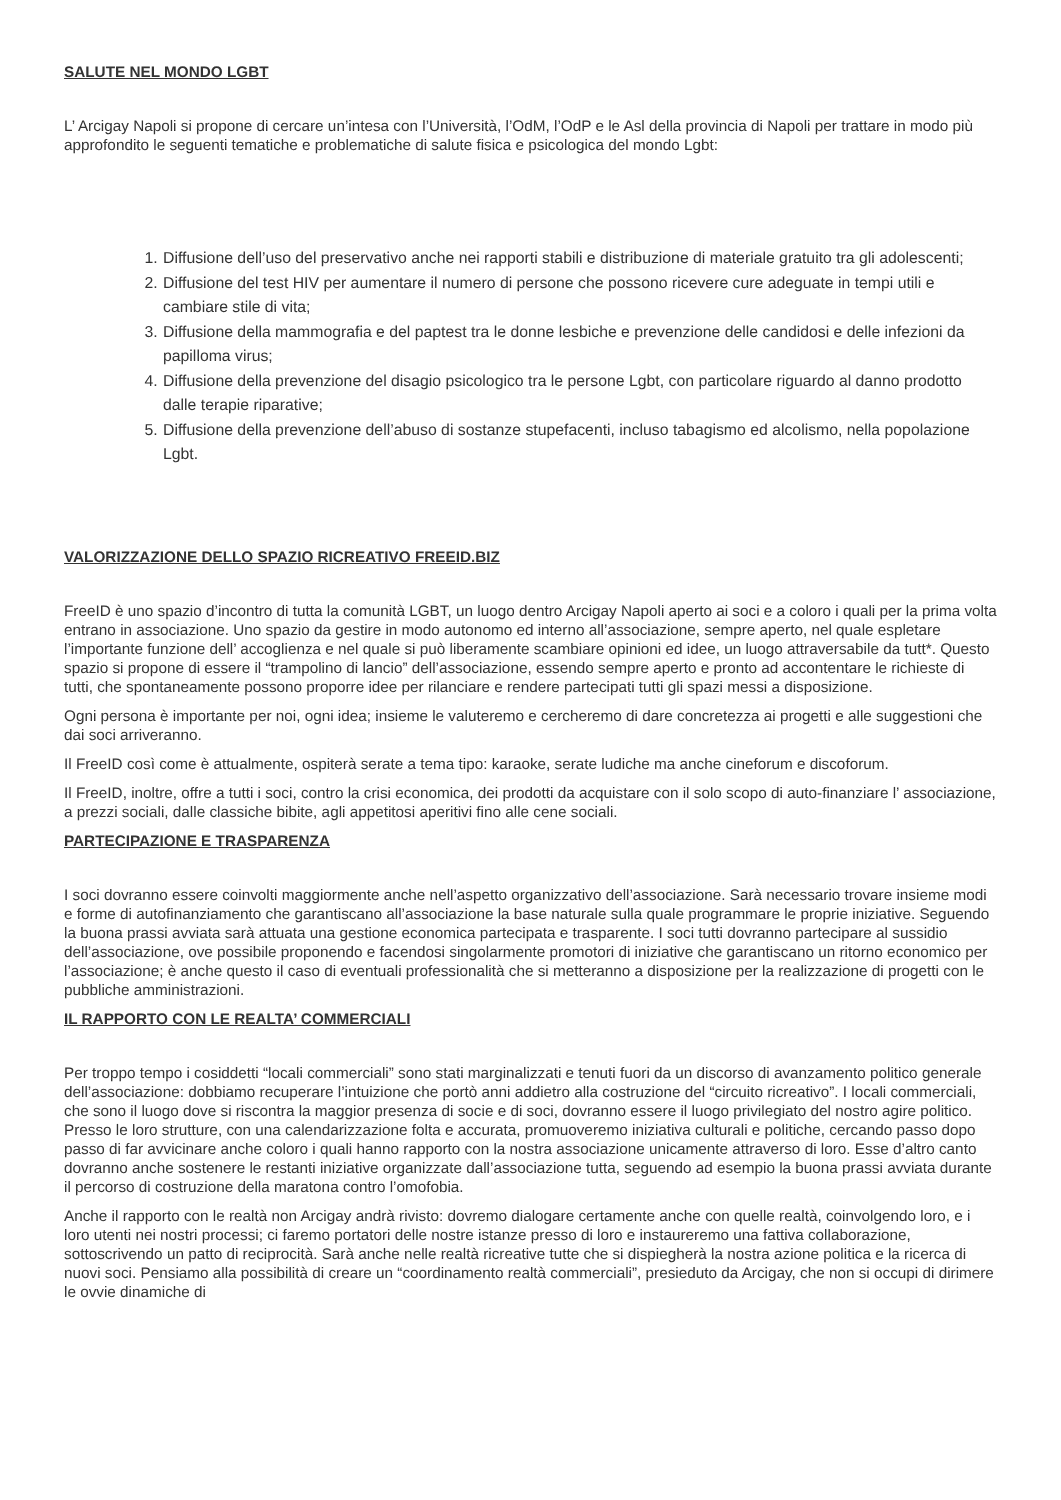SALUTE NEL MONDO LGBT
L’ Arcigay Napoli si propone di cercare un’intesa con l’Università, l’OdM, l’OdP e le Asl della provincia di Napoli per trattare in modo più approfondito le seguenti tematiche e problematiche di salute fisica e psicologica del mondo Lgbt:
1. Diffusione dell’uso del preservativo anche nei rapporti stabili e distribuzione di materiale gratuito tra gli adolescenti;
2. Diffusione del test HIV per aumentare il numero di persone che possono ricevere cure adeguate in tempi utili e cambiare stile di vita;
3. Diffusione della mammografia e del paptest tra le donne lesbiche e prevenzione delle candidosi e delle infezioni da papilloma virus;
4. Diffusione della prevenzione del disagio psicologico tra le persone Lgbt, con particolare riguardo al danno prodotto dalle terapie riparative;
5. Diffusione della prevenzione dell’abuso di sostanze stupefacenti, incluso tabagismo ed alcolismo, nella popolazione Lgbt.
VALORIZZAZIONE DELLO SPAZIO RICREATIVO FREEID.BIZ
FreeID è uno spazio d’incontro di tutta la comunità LGBT, un luogo dentro Arcigay Napoli aperto ai soci e a coloro i quali per la prima volta entrano in associazione. Uno spazio da gestire in modo autonomo ed interno all’associazione, sempre aperto, nel quale espletare l’importante funzione dell’ accoglienza e nel quale si può liberamente scambiare opinioni ed idee, un luogo attraversabile da tutt*. Questo spazio si propone di essere il “trampolino di lancio” dell’associazione, essendo sempre aperto e pronto ad accontentare le richieste di tutti, che spontaneamente possono proporre idee per rilanciare e rendere partecipati tutti gli spazi messi a disposizione.
Ogni persona è importante per noi, ogni idea; insieme le valuteremo e cercheremo di dare concretezza ai progetti e alle suggestioni che dai soci arriveranno.
Il FreeID così come è attualmente, ospiterà serate a tema tipo: karaoke, serate ludiche ma anche cineforum e discoforum.
Il FreeID, inoltre, offre a tutti i soci, contro la crisi economica, dei prodotti da acquistare con il solo scopo di auto-finanziare l’ associazione, a prezzi sociali, dalle classiche bibite, agli appetitosi aperitivi fino alle cene sociali.
PARTECIPAZIONE E TRASPARENZA
I soci dovranno essere coinvolti maggiormente anche nell’aspetto organizzativo dell’associazione. Sarà necessario trovare insieme modi e forme di autofinanziamento che garantiscano all’associazione la base naturale sulla quale programmare le proprie iniziative. Seguendo la buona prassi avviata sarà attuata una gestione economica partecipata e trasparente. I soci tutti dovranno partecipare al sussidio dell’associazione, ove possibile proponendo e facendosi singolarmente promotori di iniziative che garantiscano un ritorno economico per l’associazione; è anche questo il caso di eventuali professionalità che si metteranno a disposizione per la realizzazione di progetti con le pubbliche amministrazioni.
IL RAPPORTO CON LE REALTA’ COMMERCIALI
Per troppo tempo i cosiddetti “locali commerciali” sono stati marginalizzati e tenuti fuori da un discorso di avanzamento politico generale dell’associazione: dobbiamo recuperare l’intuizione che portò anni addietro alla costruzione del “circuito ricreativo”. I locali commerciali, che sono il luogo dove si riscontra la maggior presenza di socie e di soci, dovranno essere il luogo privilegiato del nostro agire politico. Presso le loro strutture, con una calendarizzazione folta e accurata, promuoveremo iniziativa culturali e politiche, cercando passo dopo passo di far avvicinare anche coloro i quali hanno rapporto con la nostra associazione unicamente attraverso di loro. Esse d’altro canto dovranno anche sostenere le restanti iniziative organizzate dall’associazione tutta, seguendo ad esempio la buona prassi avviata durante il percorso di costruzione della maratona contro l’omofobia.
Anche il rapporto con le realtà non Arcigay andrà rivisto: dovremo dialogare certamente anche con quelle realtà, coinvolgendo loro, e i loro utenti nei nostri processi; ci faremo portatori delle nostre istanze presso di loro e instaureremo una fattiva collaborazione, sottoscrivendo un patto di reciprocità. Sarà anche nelle realtà ricreative tutte che si dispiegherà la nostra azione politica e la ricerca di nuovi soci. Pensiamo alla possibilità di creare un “coordinamento realtà commerciali”, presieduto da Arcigay, che non si occupi di dirimere le ovvie dinamiche di